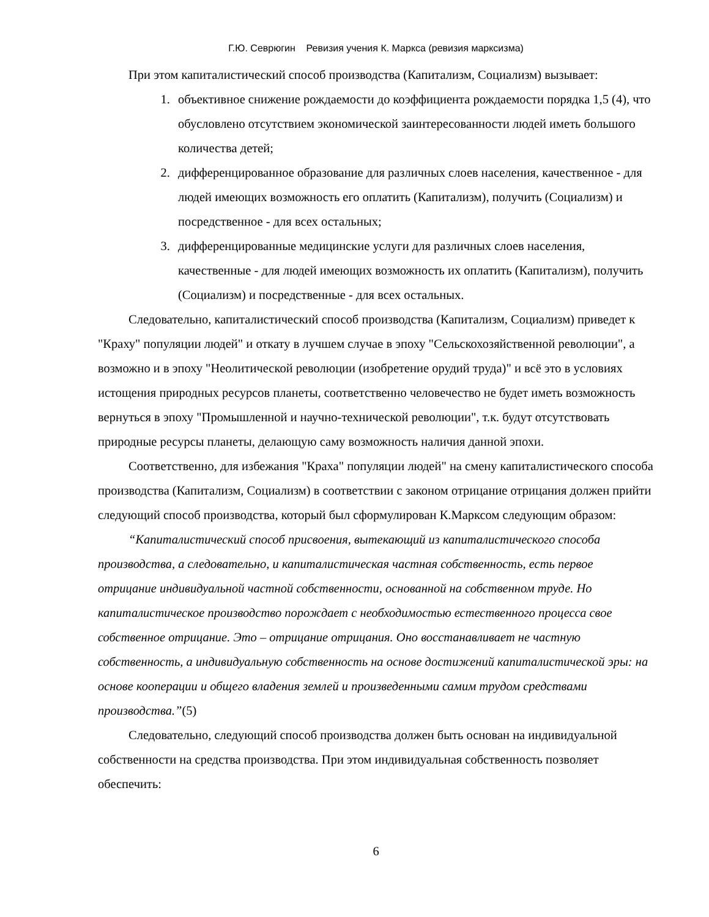Г.Ю. Севрюгин Ревизия учения К. Маркса (ревизия марксизма)
При этом капиталистический способ производства (Капитализм, Социализм) вызывает:
1. объективное снижение рождаемости до коэффициента рождаемости порядка 1,5 (4), что обусловлено отсутствием экономической заинтересованности людей иметь большого количества детей;
2. дифференцированное образование для различных слоев населения, качественное - для людей имеющих возможность его оплатить (Капитализм), получить (Социализм) и посредственное - для всех остальных;
3. дифференцированные медицинские услуги для различных слоев населения, качественные - для людей имеющих возможность их оплатить (Капитализм), получить (Социализм) и посредственные - для всех остальных.
Следовательно, капиталистический способ производства (Капитализм, Социализм) приведет к "Краху" популяции людей" и откату в лучшем случае в эпоху "Сельскохозяйственной революции", а возможно и в эпоху "Неолитической революции (изобретение орудий труда)" и всё это в условиях истощения природных ресурсов планеты, соответственно человечество не будет иметь возможность вернуться в эпоху "Промышленной и научно-технической революции", т.к. будут отсутствовать природные ресурсы планеты, делающую саму возможность наличия данной эпохи.
Соответственно, для избежания "Краха" популяции людей" на смену капиталистического способа производства (Капитализм, Социализм) в соответствии с законом отрицание отрицания должен прийти следующий способ производства, который был сформулирован К.Марксом следующим образом:
“Капиталистический способ присвоения, вытекающий из капиталистического способа производства, а следовательно, и капиталистическая частная собственность, есть первое отрицание индивидуальной частной собственности, основанной на собственном труде. Но капиталистическое производство порождает с необходимостью естественного процесса свое собственное отрицание. Это – отрицание отрицания. Оно восстанавливает не частную собственность, а индивидуальную собственность на основе достижений капиталистической эры: на основе кооперации и общего владения землей и произведенными самим трудом средствами производства.”(5)
Следовательно, следующий способ производства должен быть основан на индивидуальной собственности на средства производства. При этом индивидуальная собственность позволяет обеспечить:
6